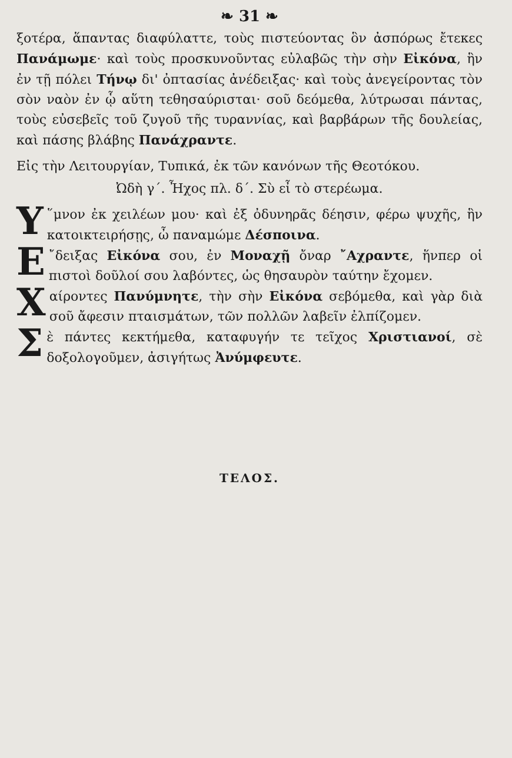❧ 31 ❧
ξοτέρα, ἅπαντας διαφύλαττε, τοὺς πιστεύοντας ὃν ἀσπόρως ἔτεκες Πανάμωμε· καὶ τοὺς προσκυνοῦντας εὐλαβῶς τὴν σὴν Εἰκόνα, ἣν ἐν τῇ πόλει Τήνῳ δι' ὀπτασίας ἀνέδειξας· καὶ τοὺς ἀνεγείροντας τὸν σὸν ναὸν ἐν ᾧ αὕτη τεθησαύρισται· σοῦ δεόμεθα, λύτρωσαι πάντας, τοὺς εὐσεβεῖς τοῦ ζυγοῦ τῆς τυραννίας, καὶ βαρβάρων τῆς δουλείας, καὶ πάσης βλάβης Πανάχραντε.
Εἰς τὴν Λειτουργίαν, Τυπικά, ἐκ τῶν κανόνων τῆς Θεοτόκου.
Ὠδὴ γ΄. Ἦχος πλ. δ΄. Σὺ εἶ τὸ στερέωμα.
Υ ῞μνον ἐκ χειλέων μου· καὶ ἐξ ὀδυνηρᾶς δέησιν, φέρω ψυχῆς, ἣν κατοικτειρήσῃς, ὦ παναμώμε Δέσποινα.
Ε ῎δειξας Εἰκόνα σου, ἐν Μοναχῇ ὄναρ ῎Αχραντε, ἥνπερ οἱ πιστοὶ δοῦλοί σου λαβόντες, ὡς θησαυρὸν ταύτην ἔχομεν.
Χαίροντες Πανύμνητε, τὴν σὴν Εἰκόνα σεβόμεθα, καὶ γὰρ διὰ σοῦ ἄφεσιν πταισμάτων, τῶν πολλῶν λαβεῖν ἐλπίζομεν.
Σὲ πάντες κεκτήμεθα, καταφυγήν τε τεῖχος Χριστιανοί, σὲ δοξολογοῦμεν, ἀσιγήτως Ἀνύμφευτε.
ΤΕΛΟΣ.